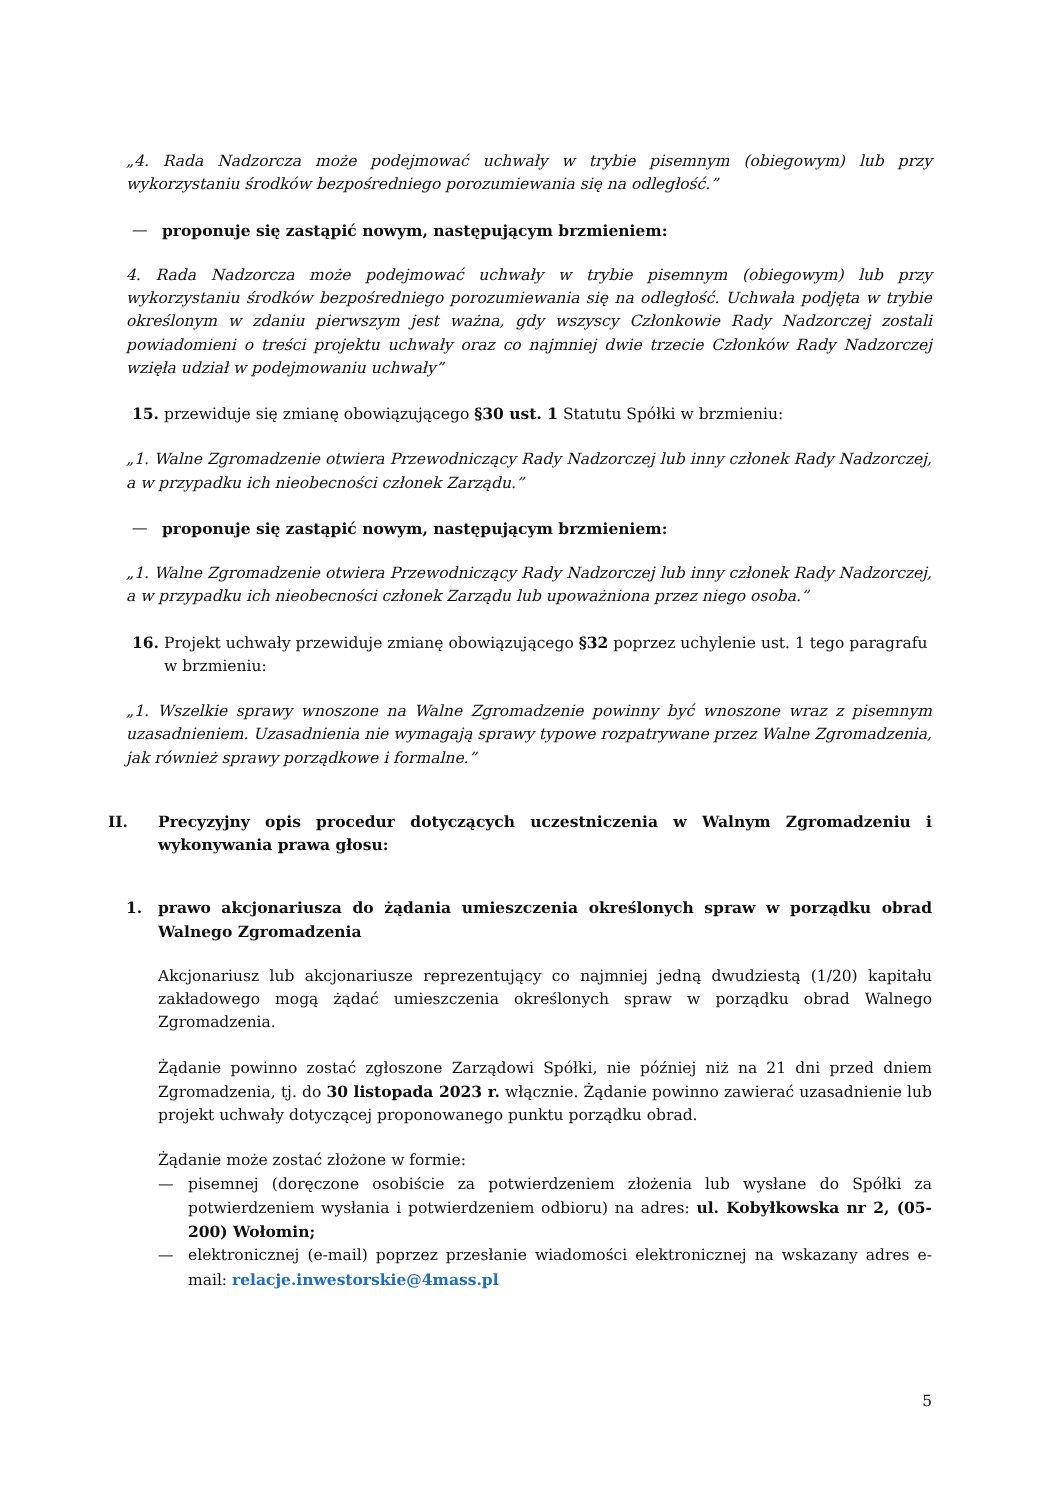„4. Rada Nadzorcza może podejmować uchwały w trybie pisemnym (obiegowym) lub przy wykorzystaniu środków bezpośredniego porozumiewania się na odległość.”
— proponuje się zastąpić nowym, następującym brzmieniem:
4. Rada Nadzorcza może podejmować uchwały w trybie pisemnym (obiegowym) lub przy wykorzystaniu środków bezpośredniego porozumiewania się na odległość. Uchwała podjęta w trybie określonym w zdaniu pierwszym jest ważna, gdy wszyscy Członkowie Rady Nadzorczej zostali powiadomieni o treści projektu uchwały oraz co najmniej dwie trzecie Członków Rady Nadzorczej wzięła udział w podejmowaniu uchwały”
15. przewiduje się zmianę obowiązującego §30 ust. 1 Statutu Spółki w brzmieniu:
„1. Walne Zgromadzenie otwiera Przewodniczący Rady Nadzorczej lub inny członek Rady Nadzorczej, a w przypadku ich nieobecności członek Zarządu.”
— proponuje się zastąpić nowym, następującym brzmieniem:
„1. Walne Zgromadzenie otwiera Przewodniczący Rady Nadzorczej lub inny członek Rady Nadzorczej, a w przypadku ich nieobecności członek Zarządu lub upoważniona przez niego osoba.”
16. Projekt uchwały przewiduje zmianę obowiązującego §32 poprzez uchylenie ust. 1 tego paragrafu w brzmieniu:
„1. Wszelkie sprawy wnoszone na Walne Zgromadzenie powinny być wnoszone wraz z pisemnym uzasadnieniem. Uzasadnienia nie wymagają sprawy typowe rozpatrywane przez Walne Zgromadzenia, jak również sprawy porządkowe i formalne.”
II. Precyzyjny opis procedur dotyczących uczestniczenia w Walnym Zgromadzeniu i wykonywania prawa głosu:
1. prawo akcjonariusza do żądania umieszczenia określonych spraw w porządku obrad Walnego Zgromadzenia
Akcjonariusz lub akcjonariusze reprezentujący co najmniej jedną dwudziestą (1/20) kapitału zakładowego mogą żądać umieszczenia określonych spraw w porządku obrad Walnego Zgromadzenia.
Żądanie powinno zostać zgłoszone Zarządowi Spółki, nie później niż na 21 dni przed dniem Zgromadzenia, tj. do 30 listopada 2023 r. włącznie. Żądanie powinno zawierać uzasadnienie lub projekt uchwały dotyczącej proponowanego punktu porządku obrad.
Żądanie może zostać złożone w formie:
— pisemnej (doręczone osobiście za potwierdzeniem złożenia lub wysłane do Spółki za potwierdzeniem wysłania i potwierdzeniem odbioru) na adres: ul. Kobyłkowska nr 2, (05-200) Wołomin;
— elektronicznej (e-mail) poprzez przesłanie wiadomości elektronicznej na wskazany adres e-mail: relacje.inwestorskie@4mass.pl
5